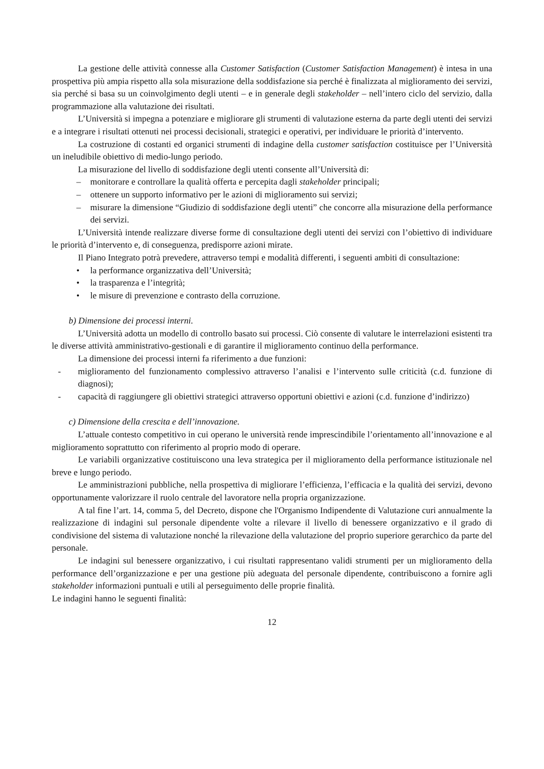La gestione delle attività connesse alla Customer Satisfaction (Customer Satisfaction Management) è intesa in una prospettiva più ampia rispetto alla sola misurazione della soddisfazione sia perché è finalizzata al miglioramento dei servizi, sia perché si basa su un coinvolgimento degli utenti – e in generale degli stakeholder – nell’intero ciclo del servizio, dalla programmazione alla valutazione dei risultati.
L’Università si impegna a potenziare e migliorare gli strumenti di valutazione esterna da parte degli utenti dei servizi e a integrare i risultati ottenuti nei processi decisionali, strategici e operativi, per individuare le priorità d’intervento.
La costruzione di costanti ed organici strumenti di indagine della customer satisfaction costituisce per l’Università un ineludibile obiettivo di medio-lungo periodo.
La misurazione del livello di soddisfazione degli utenti consente all’Università di:
– monitorare e controllare la qualità offerta e percepita dagli stakeholder principali;
– ottenere un supporto informativo per le azioni di miglioramento sui servizi;
– misurare la dimensione “Giudizio di soddisfazione degli utenti” che concorre alla misurazione della performance dei servizi.
L’Università intende realizzare diverse forme di consultazione degli utenti dei servizi con l’obiettivo di individuare le priorità d’intervento e, di conseguenza, predisporre azioni mirate.
Il Piano Integrato potrà prevedere, attraverso tempi e modalità differenti, i seguenti ambiti di consultazione:
• la performance organizzativa dell’Università;
• la trasparenza e l’integrità;
• le misure di prevenzione e contrasto della corruzione.
b) Dimensione dei processi interni.
L’Università adotta un modello di controllo basato sui processi. Ciò consente di valutare le interrelazioni esistenti tra le diverse attività amministrativo-gestionali e di garantire il miglioramento continuo della performance.
La dimensione dei processi interni fa riferimento a due funzioni:
- miglioramento del funzionamento complessivo attraverso l’analisi e l’intervento sulle criticità (c.d. funzione di diagnosi);
- capacità di raggiungere gli obiettivi strategici attraverso opportuni obiettivi e azioni (c.d. funzione d’indirizzo)
c) Dimensione della crescita e dell’innovazione.
L’attuale contesto competitivo in cui operano le università rende imprescindibile l’orientamento all’innovazione e al miglioramento soprattutto con riferimento al proprio modo di operare.
Le variabili organizzative costituiscono una leva strategica per il miglioramento della performance istituzionale nel breve e lungo periodo.
Le amministrazioni pubbliche, nella prospettiva di migliorare l’efficienza, l’efficacia e la qualità dei servizi, devono opportunamente valorizzare il ruolo centrale del lavoratore nella propria organizzazione.
A tal fine l’art. 14, comma 5, del Decreto, dispone che l'Organismo Indipendente di Valutazione curi annualmente la realizzazione di indagini sul personale dipendente volte a rilevare il livello di benessere organizzativo e il grado di condivisione del sistema di valutazione nonché la rilevazione della valutazione del proprio superiore gerarchico da parte del personale.
Le indagini sul benessere organizzativo, i cui risultati rappresentano validi strumenti per un miglioramento della performance dell’organizzazione e per una gestione più adeguata del personale dipendente, contribuiscono a fornire agli stakeholder informazioni puntuali e utili al perseguimento delle proprie finalità.
Le indagini hanno le seguenti finalità:
12